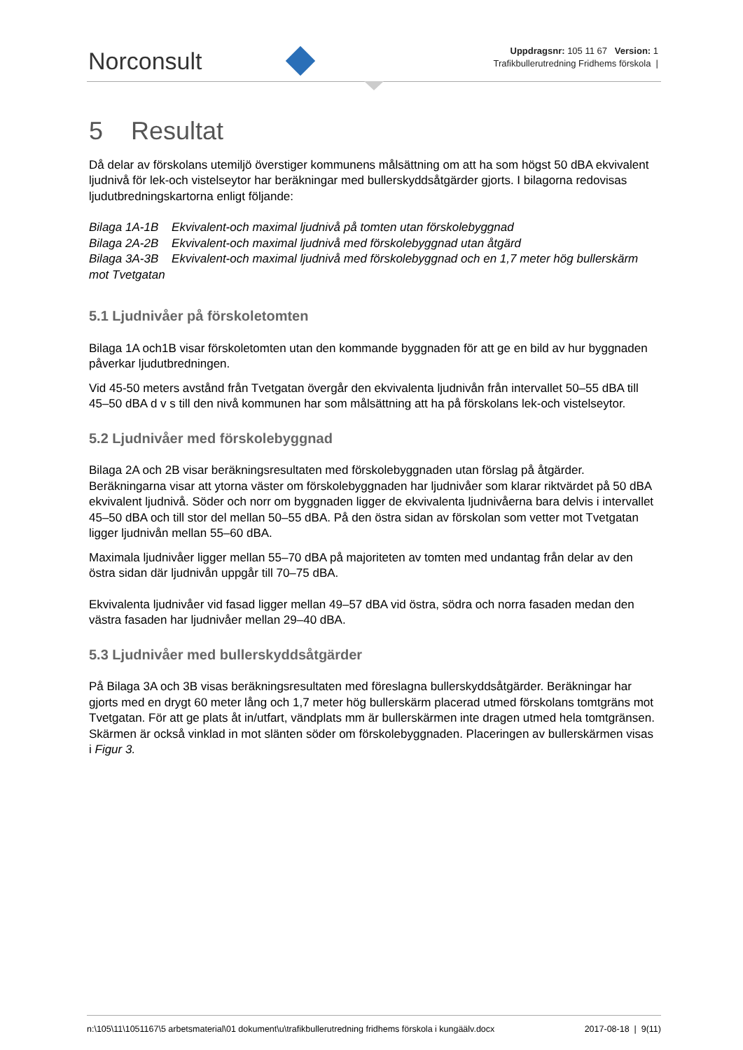Norconsult
Uppdragsnr: 105 11 67 Version: 1
Trafikbullerutredning Fridhems förskola |
5 Resultat
Då delar av förskolans utemiljö överstiger kommunens målsättning om att ha som högst 50 dBA ekvivalent ljudnivå för lek-och vistelseytor har beräkningar med bullerskyddsåtgärder gjorts. I bilagorna redovisas ljudutbredningskartorna enligt följande:
Bilaga 1A-1B Ekvivalent-och maximal ljudnivå på tomten utan förskolebyggnad
Bilaga 2A-2B Ekvivalent-och maximal ljudnivå med förskolebyggnad utan åtgärd
Bilaga 3A-3B Ekvivalent-och maximal ljudnivå med förskolebyggnad och en 1,7 meter hög bullerskärm mot Tvetgatan
5.1 Ljudnivåer på förskoletomten
Bilaga 1A och1B visar förskoletomten utan den kommande byggnaden för att ge en bild av hur byggnaden påverkar ljudutbredningen.
Vid 45-50 meters avstånd från Tvetgatan övergår den ekvivalenta ljudnivån från intervallet 50–55 dBA till 45–50 dBA d v s till den nivå kommunen har som målsättning att ha på förskolans lek-och vistelseytor.
5.2 Ljudnivåer med förskolebyggnad
Bilaga 2A och 2B visar beräkningsresultaten med förskolebyggnaden utan förslag på åtgärder. Beräkningarna visar att ytorna väster om förskolebyggnaden har ljudnivåer som klarar riktvärdet på 50 dBA ekvivalent ljudnivå. Söder och norr om byggnaden ligger de ekvivalenta ljudnivåerna bara delvis i intervallet 45–50 dBA och till stor del mellan 50–55 dBA. På den östra sidan av förskolan som vetter mot Tvetgatan ligger ljudnivån mellan 55–60 dBA.
Maximala ljudnivåer ligger mellan 55–70 dBA på majoriteten av tomten med undantag från delar av den östra sidan där ljudnivån uppgår till 70–75 dBA.
Ekvivalenta ljudnivåer vid fasad ligger mellan 49–57 dBA vid östra, södra och norra fasaden medan den västra fasaden har ljudnivåer mellan 29–40 dBA.
5.3 Ljudnivåer med bullerskyddsåtgärder
På Bilaga 3A och 3B visas beräkningsresultaten med föreslagna bullerskyddsåtgärder. Beräkningar har gjorts med en drygt 60 meter lång och 1,7 meter hög bullerskärm placerad utmed förskolans tomtgräns mot Tvetgatan. För att ge plats åt in/utfart, vändplats mm är bullerskärmen inte dragen utmed hela tomtgränsen. Skärmen är också vinklad in mot slänten söder om förskolebyggnaden. Placeringen av bullerskärmen visas i Figur 3.
n:\105\11\1051167\5 arbetsmaterial\01 dokument\u\trafikbullerutredning fridhems förskola i kungäälv.docx 2017-08-18 | 9(11)